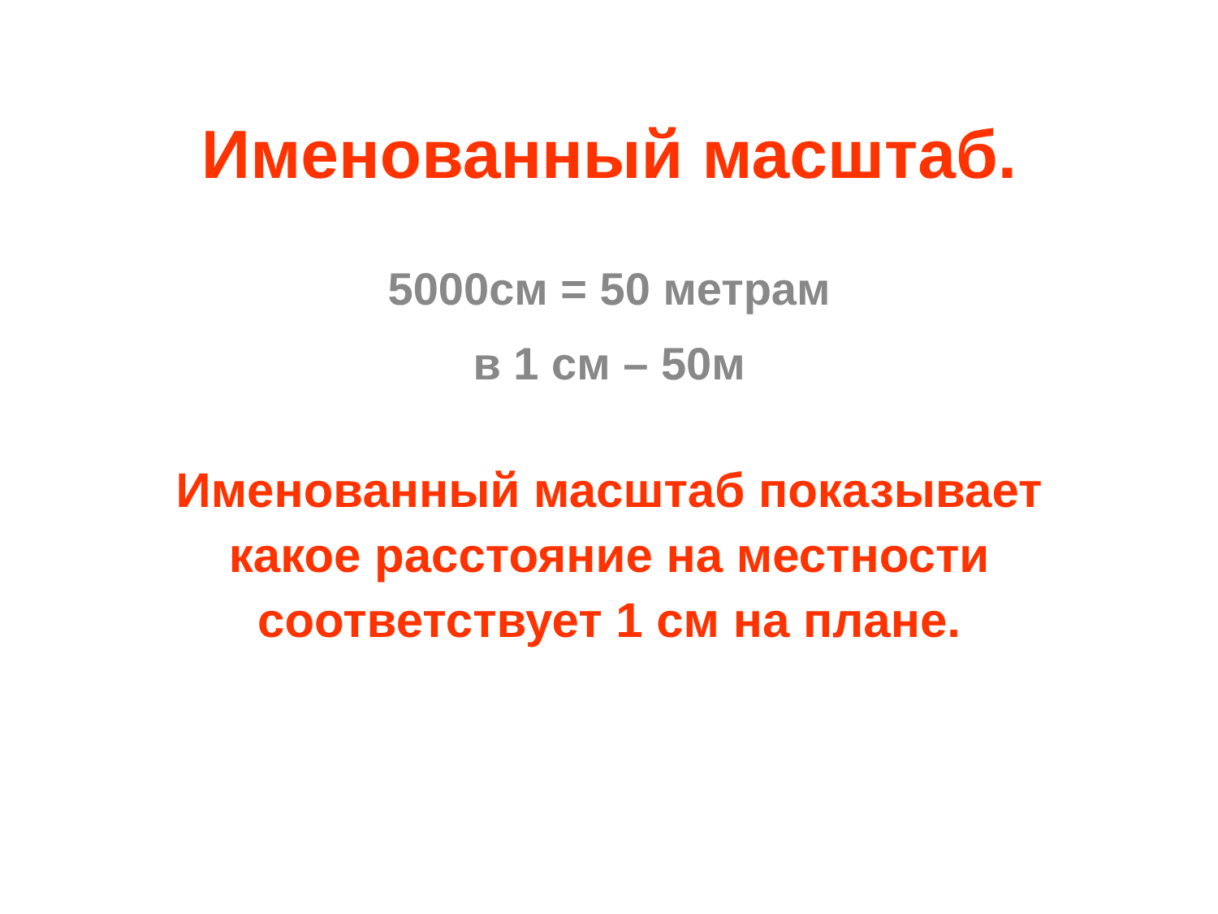Именованный масштаб.
5000см = 50 метрам
в 1 см – 50м
Именованный масштаб показывает
какое расстояние на местности
соответствует 1 см на плане.